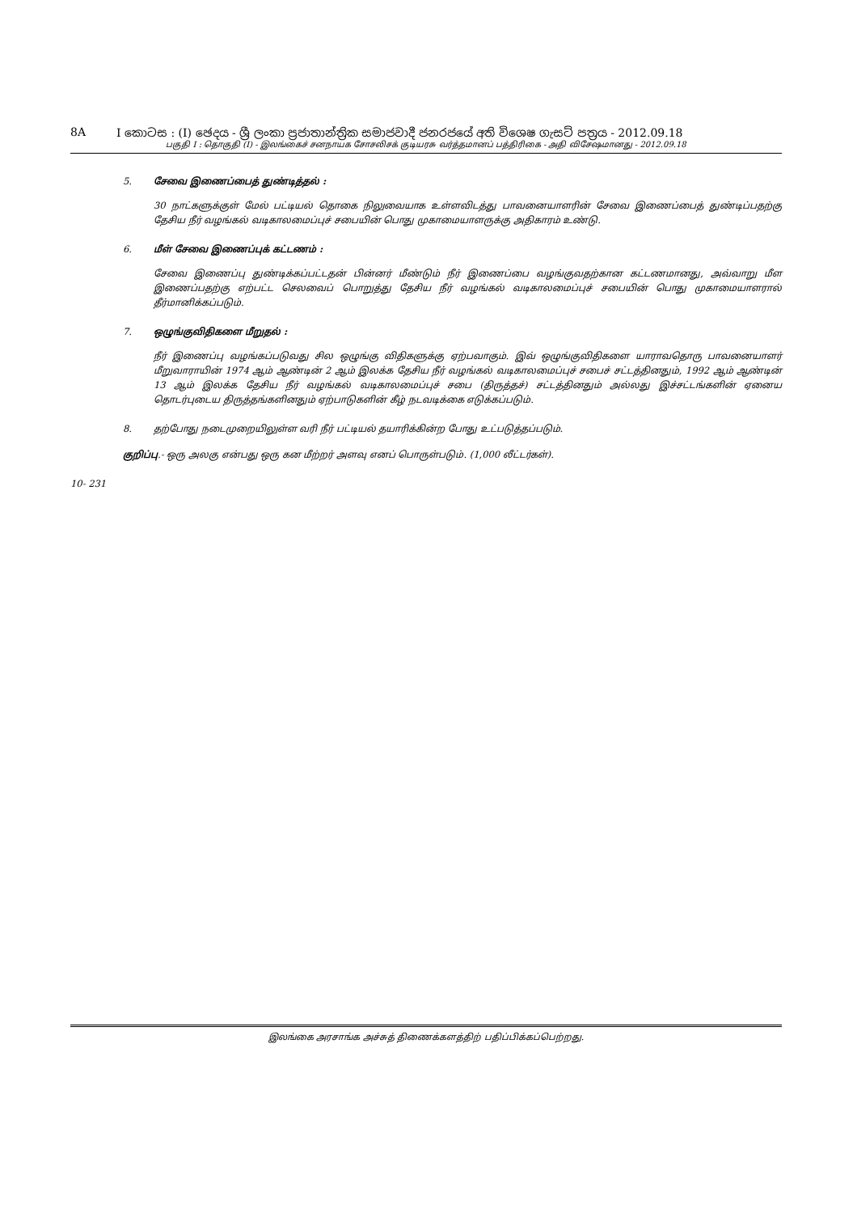8A I කොටස : (I) ඡෙදය - ශ්‍රී ලංකා ප්‍රජාතාන්ත්‍රික සමාජවාදී ජනරජයේ අති විශෙෂ ගැසට් පත්‍රය - 2012.09.18
பகுதி I : தொகுதி (I) - இலங்கைச் சனநாயக சோசலிசக் குடியரசு வர்த்தமானப் பத்திரிகை - அதி விசேஷமானது - 2012.09.18
5. சேவை இணைப்பைத் துண்டித்தல் :
30 நாட்களுக்குள் மேல் பட்டியல் தொகை நிலுவையாக உள்ளவிடத்து பாவனையாளரின் சேவை இணைப்பைத் துண்டிப்பதற்கு தேசிய நீர் வழங்கல் வடிகாலமைப்புச் சபையின் பொது முகாமையாளருக்கு அதிகாரம் உண்டு.
6. மீள் சேவை இணைப்புக் கட்டணம் :
சேவை இணைப்பு துண்டிக்கப்பட்டதன் பின்னர் மீண்டும் நீர் இணைப்பை வழங்குவதற்கான கட்டணமானது, அவ்வாறு மீள இணைப்பதற்கு எற்பட்ட செலவைப் பொறுத்து தேசிய நீர் வழங்கல் வடிகாலமைப்புச் சபையின் பொது முகாமையாளரால் தீர்மானிக்கப்படும்.
7. ஒழுங்குவிதிகளை மீறுதல் :
நீர் இணைப்பு வழங்கப்படுவது சில ஒழுங்கு விதிகளுக்கு ஏற்பவாகும். இவ் ஒழுங்குவிதிகளை யாராவதொரு பாவனையாளர் மீறுவாராயின் 1974 ஆம் ஆண்டின் 2 ஆம் இலக்க தேசிய நீர் வழங்கல் வடிகாலமைப்புச் சபைச் சட்டத்தினதும், 1992 ஆம் ஆண்டின் 13 ஆம் இலக்க தேசிய நீர் வழங்கல் வடிகாலமைப்புச் சபை (திருத்தச்) சட்டத்தினதும் அல்லது இச்சட்டங்களின் ஏனைய தொடர்புடைய திருத்தங்களினதும் ஏற்பாடுகளின் கீழ் நடவடிக்கை எடுக்கப்படும்.
8. தற்போது நடைமுறையிலுள்ள வரி நீர் பட்டியல் தயாரிக்கின்ற போது உட்படுத்தப்படும்.
குறிப்பு.- ஒரு அலகு என்பது ஒரு கன மீற்றர் அளவு எனப் பொருள்படும். (1,000 லீட்டர்கள்).
10- 231
இலங்கை அரசாங்க அச்சுத் திணைக்களத்திற் பதிப்பிக்கப்பெற்றது.